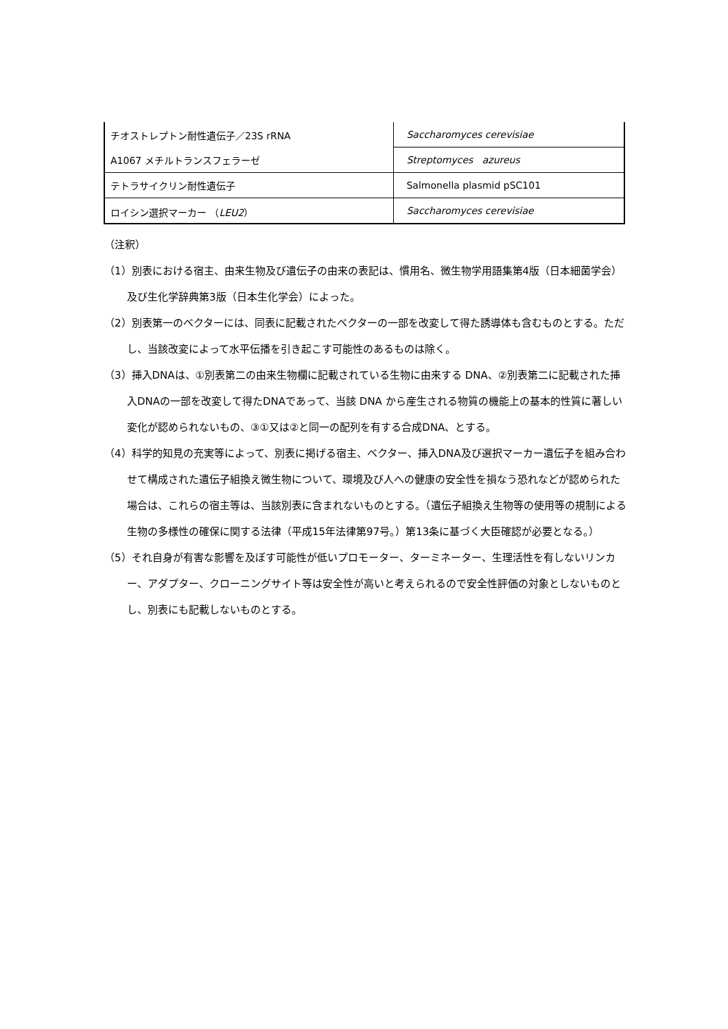| チオストレプトン耐性遺伝子／23S rRNA A1067 メチルトランスフェラーゼ | Saccharomyces cerevisiae |
| | Streptomyces azureus |
| テトラサイクリン耐性遺伝子 | Salmonella plasmid pSC101 |
| ロイシン選択マーカー （ LEU2 ） | Saccharomyces cerevisiae |
（注釈）
（1）別表における宿主、由来生物及び遺伝子の由来の表記は、慣用名、微生物学用語集第4版（日本細菌学会）及び生化学辞典第3版（日本生化学会）によった。
（2）別表第一のベクターには、同表に記載されたベクターの一部を改変して得た誘導体も含むものとする。ただし、当該改変によって水平伝播を引き起こす可能性のあるものは除く。
（3）挿入DNAは、①別表第二の由来生物欄に記載されている生物に由来する DNA、②別表第二に記載された挿入DNAの一部を改変して得たDNAであって、当該 DNA から産生される物質の機能上の基本的性質に著しい変化が認められないもの、③①又は②と同一の配列を有する合成DNA、とする。
（4）科学的知見の充実等によって、別表に掲げる宿主、ベクター、挿入DNA及び選択マーカー遺伝子を組み合わせて構成された遺伝子組換え微生物について、環境及び人への健康の安全性を損なう恐れなどが認められた場合は、これらの宿主等は、当該別表に含まれないものとする。（遺伝子組換え生物等の使用等の規制による生物の多様性の確保に関する法律（平成15年法律第97号。）第13条に基づく大臣確認が必要となる。）
（5）それ自身が有害な影響を及ぼす可能性が低いプロモーター、ターミネーター、生理活性を有しないリンカー、アダプター、クローニングサイト等は安全性が高いと考えられるので安全性評価の対象としないものとし、別表にも記載しないものとする。